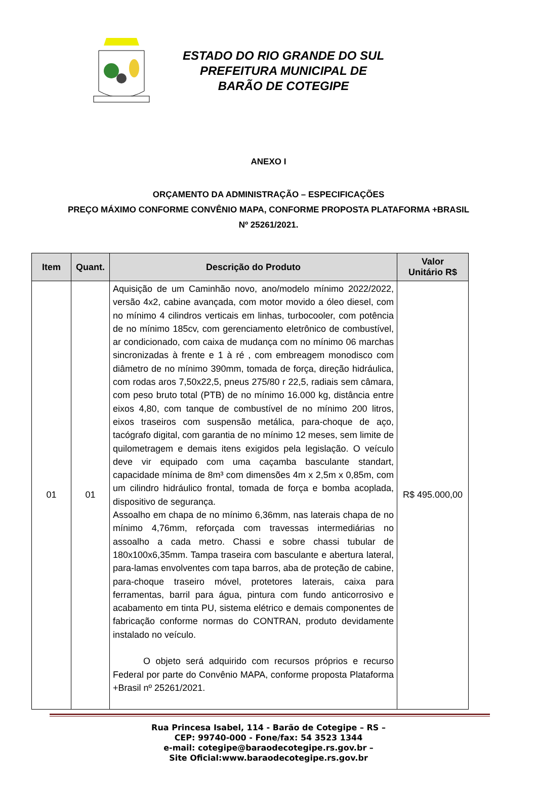ESTADO DO RIO GRANDE DO SUL
PREFEITURA MUNICIPAL DE
BARÃO DE COTEGIPE
ANEXO I
ORÇAMENTO DA ADMINISTRAÇÃO – ESPECIFICAÇÕES
PREÇO MÁXIMO CONFORME CONVÊNIO MAPA, CONFORME PROPOSTA PLATAFORMA +BRASIL
Nº 25261/2021.
| Item | Quant. | Descrição do Produto | Valor Unitário R$ |
| --- | --- | --- | --- |
| 01 | 01 | Aquisição de um Caminhão novo, ano/modelo mínimo 2022/2022, versão 4x2, cabine avançada, com motor movido a óleo diesel, com no mínimo 4 cilindros verticais em linhas, turbocooler, com potência de no mínimo 185cv, com gerenciamento eletrônico de combustível, ar condicionado, com caixa de mudança com no mínimo 06 marchas sincronizadas à frente e 1 à ré , com embreagem monodisco com diâmetro de no mínimo 390mm, tomada de força, direção hidráulica, com rodas aros 7,50x22,5, pneus 275/80 r 22,5, radiais sem câmara, com peso bruto total (PTB) de no mínimo 16.000 kg, distância entre eixos 4,80, com tanque de combustível de no mínimo 200 litros, eixos traseiros com suspensão metálica, para-choque de aço, tacógrafo digital, com garantia de no mínimo 12 meses, sem limite de quilometragem e demais itens exigidos pela legislação. O veículo deve vir equipado com uma caçamba basculante standart, capacidade mínima de 8m³ com dimensões 4m x 2,5m x 0,85m, com um cilindro hidráulico frontal, tomada de força e bomba acoplada, dispositivo de segurança. Assoalho em chapa de no mínimo 6,36mm, nas laterais chapa de no mínimo 4,76mm, reforçada com travessas intermediárias no assoalho a cada metro. Chassi e sobre chassi tubular de 180x100x6,35mm. Tampa traseira com basculante e abertura lateral, para-lamas envolventes com tapa barros, aba de proteção de cabine, para-choque traseiro móvel, protetores laterais, caixa para ferramentas, barril para água, pintura com fundo anticorrosivo e acabamento em tinta PU, sistema elétrico e demais componentes de fabricação conforme normas do CONTRAN, produto devidamente instalado no veículo. O objeto será adquirido com recursos próprios e recurso Federal por parte do Convênio MAPA, conforme proposta Plataforma +Brasil nº 25261/2021. | R$ 495.000,00 |
Rua Princesa Isabel, 114 - Barão de Cotegipe – RS –
CEP: 99740-000 - Fone/fax: 54 3523 1344
e-mail: cotegipe@baraodecotegipe.rs.gov.br –
Site Oficial:www.baraodecotegipe.rs.gov.br